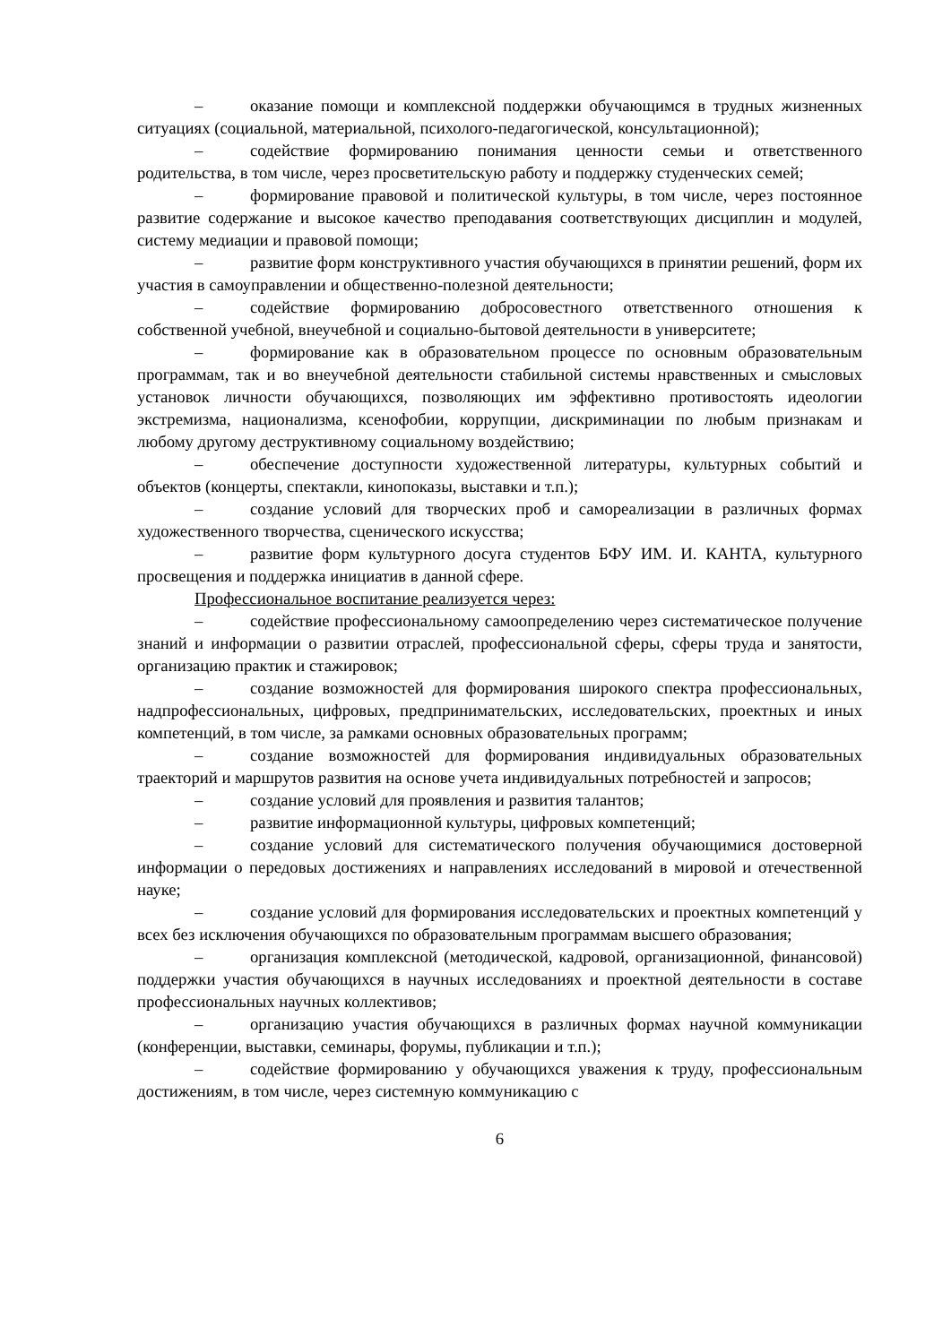– оказание помощи и комплексной поддержки обучающимся в трудных жизненных ситуациях (социальной, материальной, психолого-педагогической, консультационной);
– содействие формированию понимания ценности семьи и ответственного родительства, в том числе, через просветительскую работу и поддержку студенческих семей;
– формирование правовой и политической культуры, в том числе, через постоянное развитие содержание и высокое качество преподавания соответствующих дисциплин и модулей, систему медиации и правовой помощи;
– развитие форм конструктивного участия обучающихся в принятии решений, форм их участия в самоуправлении и общественно-полезной деятельности;
– содействие формированию добросовестного ответственного отношения к собственной учебной, внеучебной и социально-бытовой деятельности в университете;
– формирование как в образовательном процессе по основным образовательным программам, так и во внеучебной деятельности стабильной системы нравственных и смысловых установок личности обучающихся, позволяющих им эффективно противостоять идеологии экстремизма, национализма, ксенофобии, коррупции, дискриминации по любым признакам и любому другому деструктивному социальному воздействию;
– обеспечение доступности художественной литературы, культурных событий и объектов (концерты, спектакли, кинопоказы, выставки и т.п.);
– создание условий для творческих проб и самореализации в различных формах художественного творчества, сценического искусства;
– развитие форм культурного досуга студентов БФУ ИМ. И. КАНТА, культурного просвещения и поддержка инициатив в данной сфере.
Профессиональное воспитание реализуется через:
– содействие профессиональному самоопределению через систематическое получение знаний и информации о развитии отраслей, профессиональной сферы, сферы труда и занятости, организацию практик и стажировок;
– создание возможностей для формирования широкого спектра профессиональных, надпрофессиональных, цифровых, предпринимательских, исследовательских, проектных и иных компетенций, в том числе, за рамками основных образовательных программ;
– создание возможностей для формирования индивидуальных образовательных траекторий и маршрутов развития на основе учета индивидуальных потребностей и запросов;
– создание условий для проявления и развития талантов;
– развитие информационной культуры, цифровых компетенций;
– создание условий для систематического получения обучающимися достоверной информации о передовых достижениях и направлениях исследований в мировой и отечественной науке;
– создание условий для формирования исследовательских и проектных компетенций у всех без исключения обучающихся по образовательным программам высшего образования;
– организация комплексной (методической, кадровой, организационной, финансовой) поддержки участия обучающихся в научных исследованиях и проектной деятельности в составе профессиональных научных коллективов;
– организацию участия обучающихся в различных формах научной коммуникации (конференции, выставки, семинары, форумы, публикации и т.п.);
– содействие формированию у обучающихся уважения к труду, профессиональным достижениям, в том числе, через системную коммуникацию с
6